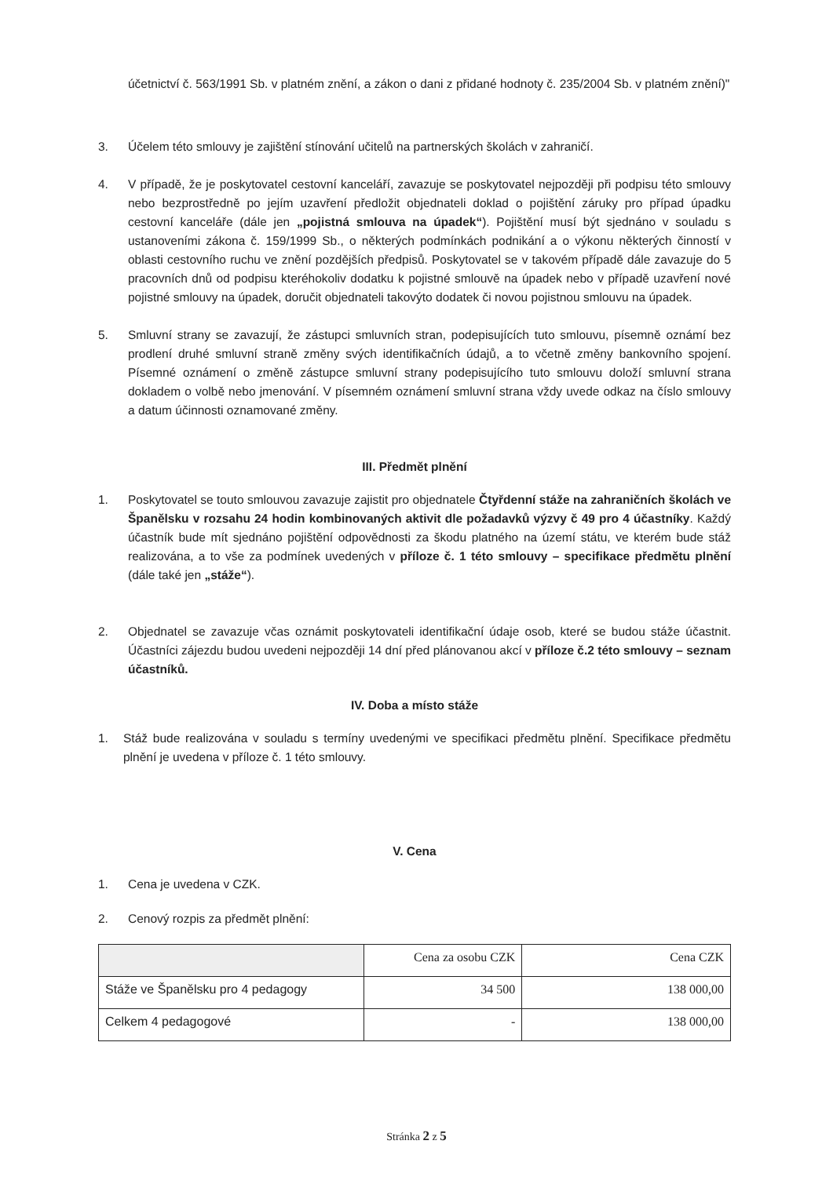účetnictví č. 563/1991 Sb. v platném znění, a zákon o dani z přidané hodnoty č. 235/2004 Sb. v platném znění)"
3. Účelem této smlouvy je zajištění stínování učitelů na partnerských školách v zahraničí.
4. V případě, že je poskytovatel cestovní kanceláří, zavazuje se poskytovatel nejpozději při podpisu této smlouvy nebo bezprostředně po jejím uzavření předložit objednateli doklad o pojištění záruky pro případ úpadku cestovní kanceláře (dále jen „pojistná smlouva na úpadek“). Pojištění musí být sjednáno v souladu s ustanoveními zákona č. 159/1999 Sb., o některých podmínkách podnikání a o výkonu některých činností v oblasti cestovního ruchu ve znění pozdějších předpisů. Poskytovatel se v takovém případě dále zavazuje do 5 pracovních dnů od podpisu kteréhokoliv dodatku k pojistné smlouvě na úpadek nebo v případě uzavření nové pojistné smlouvy na úpadek, doručit objednateli takovýto dodatek či novou pojistnou smlouvu na úpadek.
5. Smluvní strany se zavazují, že zástupci smluvních stran, podepisujících tuto smlouvu, písemně oznámí bez prodlení druhé smluvní straně změny svých identifikačních údajů, a to včetně změny bankovního spojení. Písemné oznámení o změně zástupce smluvní strany podepisujícího tuto smlouvu doloží smluvní strana dokladem o volbě nebo jmenování. V písemném oznámení smluvní strana vždy uvede odkaz na číslo smlouvy a datum účinnosti oznamované změny.
III. Předmět plnění
1. Poskytovatel se touto smlouvou zavazuje zajistit pro objednatele Čtyřdenní stáže na zahraničních školách ve Španělsku v rozsahu 24 hodin kombinovaných aktivit dle požadavků výzvy č 49 pro 4 účastníky. Každý účastník bude mít sjednáno pojištění odpovědnosti za škodu platného na území státu, ve kterém bude stáž realizována, a to vše za podmínek uvedených v příloze č. 1 této smlouvy – specifikace předmětu plnění (dále také jen „stáže“).
2. Objednatel se zavazuje včas oznámit poskytovateli identifikační údaje osob, které se budou stáže účastnit. Účastníci zájezdu budou uvedeni nejpozději 14 dní před plánovanou akcí v příloze č.2 této smlouvy – seznam účastníků.
IV. Doba a místo stáže
1. Stáž bude realizována v souladu s termíny uvedenými ve specifikaci předmětu plnění. Specifikace předmětu plnění je uvedena v příloze č. 1 této smlouvy.
V. Cena
1. Cena je uvedena v CZK.
2. Cenový rozpis za předmět plnění:
| | Cena za osobu CZK | Cena CZK |
| Stáže ve Španělsku pro 4 pedagogy | 34 500 | 138 000,00 |
| Celkem 4 pedagogové | - | 138 000,00 |
Stránka 2 z 5